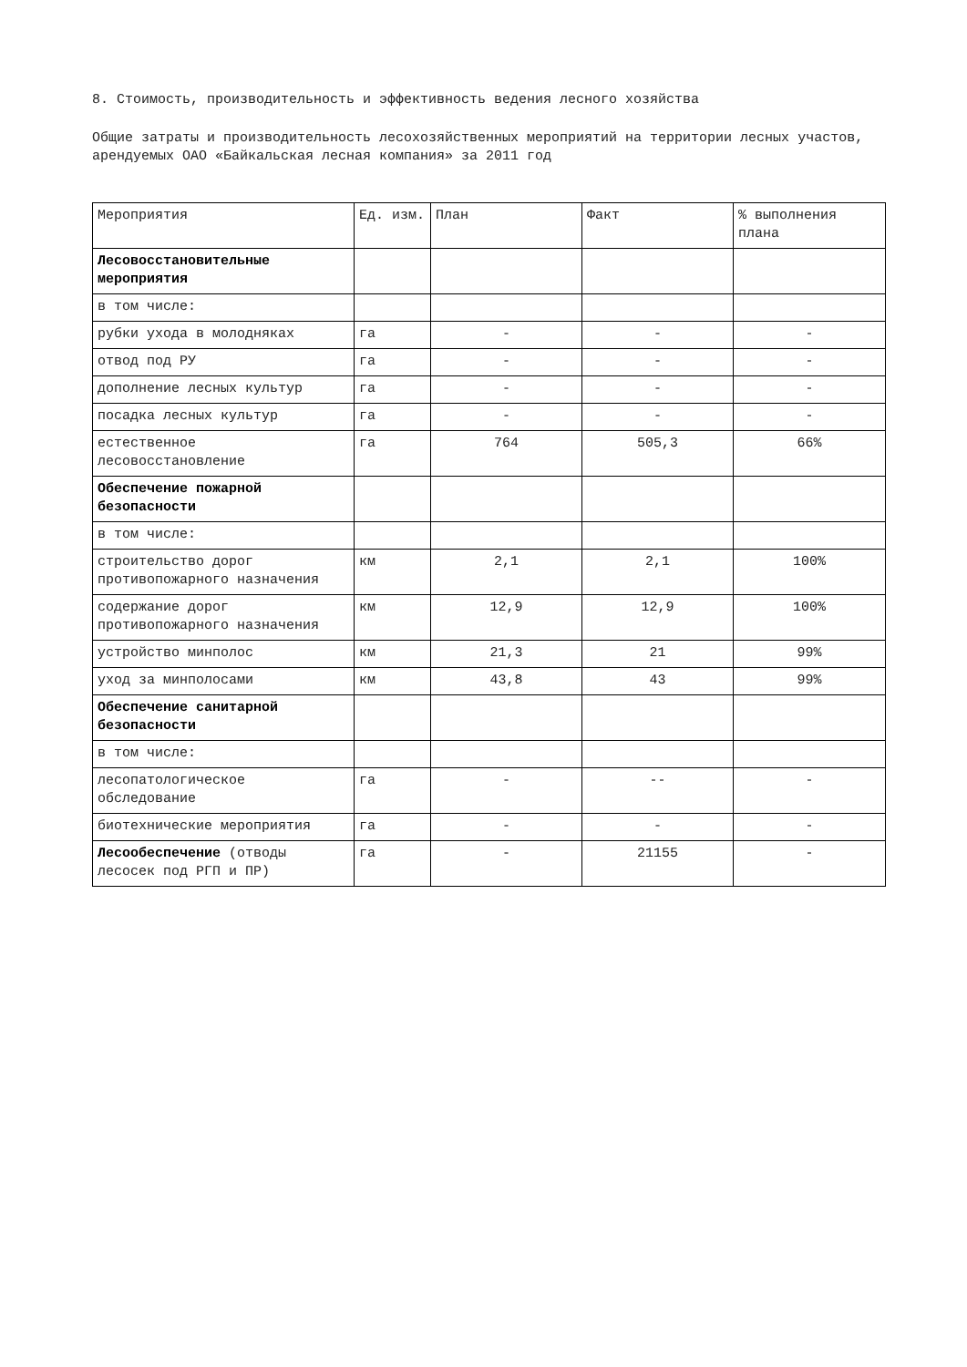8. Стоимость, производительность и эффективность ведения лесного хозяйства
Общие затраты и производительность лесохозяйственных мероприятий на территории лесных участов, арендуемых ОАО «Байкальская лесная компания» за 2011 год
| Мероприятия | Ед. изм. | План | Факт | % выполнения плана |
| Лесовосстановительные мероприятия | | | | |
| в том числе: | | | | |
| рубки ухода в молодняках | га | - | - | - |
| отвод под РУ | га | - | - | - |
| дополнение лесных культур | га | - | - | - |
| посадка лесных культур | га | - | - | - |
| естественное лесовосстановление | га | 764 | 505,3 | 66% |
| Обеспечение пожарной безопасности | | | | |
| в том числе: | | | | |
| строительство дорог противопожарного назначения | км | 2,1 | 2,1 | 100% |
| содержание дорог противопожарного назначения | км | 12,9 | 12,9 | 100% |
| устройство минполос | км | 21,3 | 21 | 99% |
| уход за минполосами | км | 43,8 | 43 | 99% |
| Обеспечение санитарной безопасности | | | | |
| в том числе: | | | | |
| лесопатологическое обследование | га | - | -- | - |
| биотехнические мероприятия | га | - | - | - |
| Лесообеспечение (отводы лесосек под РГП и ПР) | га | - | 21155 | - |